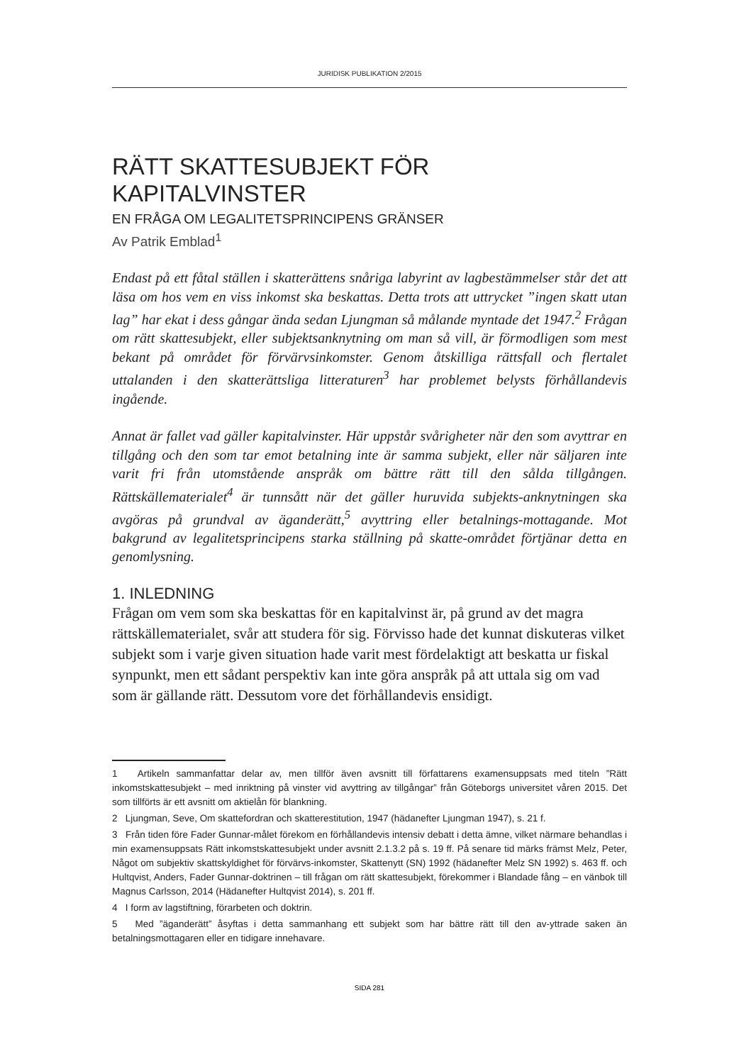JURIDISK PUBLIKATION 2/2015
RÄTT SKATTESUBJEKT FÖR KAPITALVINSTER
EN FRÅGA OM LEGALITETSPRINCIPENS GRÄNSER
Av Patrik Emblad<sup>1</sup>
Endast på ett fåtal ställen i skatterättens snåriga labyrint av lagbestämmelser står det att läsa om hos vem en viss inkomst ska beskattas. Detta trots att uttrycket ”ingen skatt utan lag” har ekat i dess gångar ända sedan Ljungman så målande myntade det 1947.<sup>2</sup> Frågan om rätt skattesubjekt, eller subjektsanknytning om man så vill, är förmodligen som mest bekant på området för förvärvsinkomster. Genom åtskilliga rättsfall och flertalet uttalanden i den skatterättsliga litteraturen<sup>3</sup> har problemet belysts förhållandevis ingående.
Annat är fallet vad gäller kapitalvinster. Här uppstår svårigheter när den som avyttrar en tillgång och den som tar emot betalning inte är samma subjekt, eller när säljaren inte varit fri från utomstående anspråk om bättre rätt till den sålda tillgången. Rättskällematerialet<sup>4</sup> är tunnsått när det gäller huruvida subjekts-anknytningen ska avgöras på grundval av äganderätt,<sup>5</sup> avyttring eller betalnings-mottagande. Mot bakgrund av legalitetsprincipens starka ställning på skatte-området förtjänar detta en genomlysning.
1. INLEDNING
Frågan om vem som ska beskattas för en kapitalvinst är, på grund av det magra rättskällematerialet, svår att studera för sig. Förvisso hade det kunnat diskuteras vilket subjekt som i varje given situation hade varit mest fördelaktigt att beskatta ur fiskal synpunkt, men ett sådant perspektiv kan inte göra anspråk på att uttala sig om vad som är gällande rätt. Dessutom vore det förhållandevis ensidigt.
1 Artikeln sammanfattar delar av, men tillför även avsnitt till författarens examensuppsats med titeln ”Rätt inkomstskattesubjekt – med inriktning på vinster vid avyttring av tillgångar” från Göteborgs universitet våren 2015. Det som tillförts är ett avsnitt om aktielån för blankning.
2 Ljungman, Seve, Om skattefordran och skatterestitution, 1947 (hädanefter Ljungman 1947), s. 21 f.
3 Från tiden före Fader Gunnar-målet förekom en förhållandevis intensiv debatt i detta ämne, vilket närmare behandlas i min examensuppsats Rätt inkomstskattesubjekt under avsnitt 2.1.3.2 på s. 19 ff. På senare tid märks främst Melz, Peter, Något om subjektiv skattskyldighet för förvärvs-inkomster, Skattenytt (SN) 1992 (hädanefter Melz SN 1992) s. 463 ff. och Hultqvist, Anders, Fader Gunnar-doktrinen – till frågan om rätt skattesubjekt, förekommer i Blandade fång – en vänbok till Magnus Carlsson, 2014 (Hädanefter Hultqvist 2014), s. 201 ff.
4 I form av lagstiftning, förarbeten och doktrin.
5 Med ”äganderätt” åsyftas i detta sammanhang ett subjekt som har bättre rätt till den av-yttrade saken än betalningsmottagaren eller en tidigare innehavare.
SIDA 281